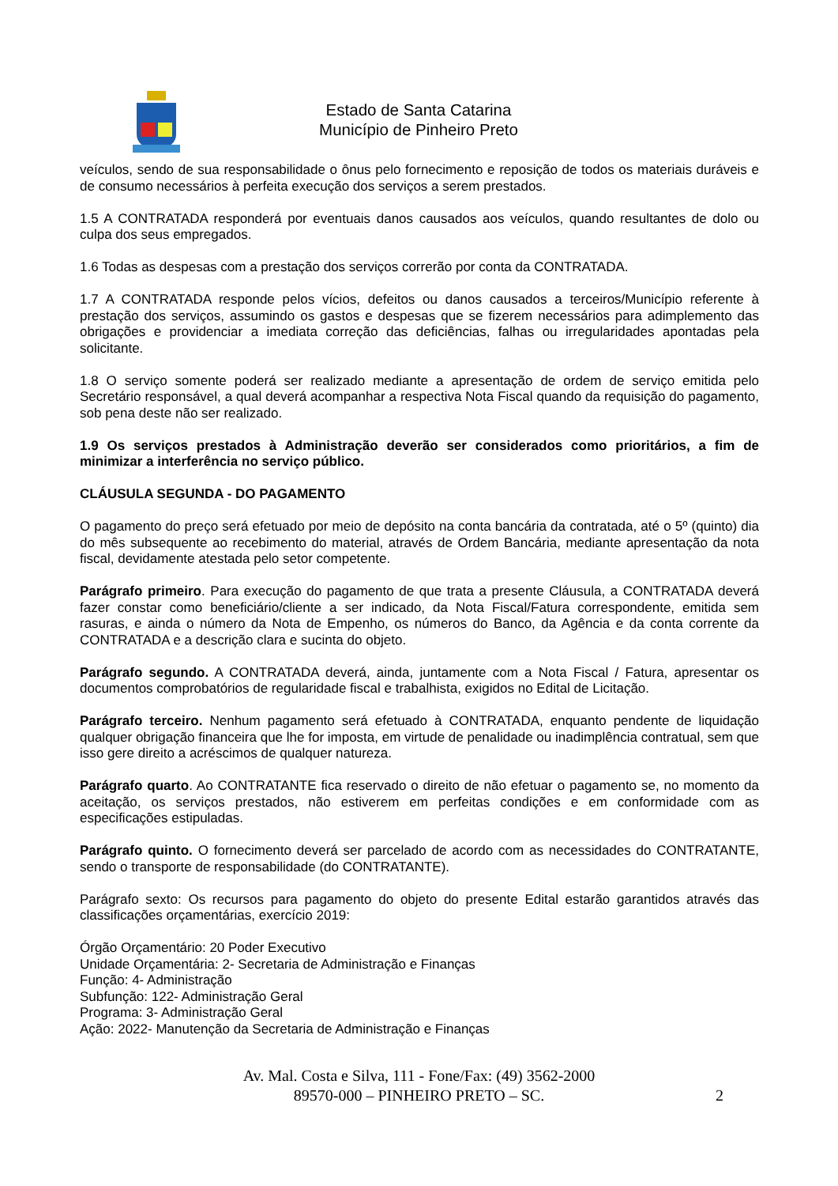Estado de Santa Catarina
Município de Pinheiro Preto
veículos, sendo de sua responsabilidade o ônus pelo fornecimento e reposição de todos os materiais duráveis e de consumo necessários à perfeita execução dos serviços a serem prestados.
1.5 A CONTRATADA responderá por eventuais danos causados aos veículos, quando resultantes de dolo ou culpa dos seus empregados.
1.6 Todas as despesas com a prestação dos serviços correrão por conta da CONTRATADA.
1.7 A CONTRATADA responde pelos vícios, defeitos ou danos causados a terceiros/Município referente à prestação dos serviços, assumindo os gastos e despesas que se fizerem necessários para adimplemento das obrigações e providenciar a imediata correção das deficiências, falhas ou irregularidades apontadas pela solicitante.
1.8 O serviço somente poderá ser realizado mediante a apresentação de ordem de serviço emitida pelo Secretário responsável, a qual deverá acompanhar a respectiva Nota Fiscal quando da requisição do pagamento, sob pena deste não ser realizado.
1.9 Os serviços prestados à Administração deverão ser considerados como prioritários, a fim de minimizar a interferência no serviço público.
CLÁUSULA SEGUNDA - DO PAGAMENTO
O pagamento do preço será efetuado por meio de depósito na conta bancária da contratada, até o 5º (quinto) dia do mês subsequente ao recebimento do material, através de Ordem Bancária, mediante apresentação da nota fiscal, devidamente atestada pelo setor competente.
Parágrafo primeiro. Para execução do pagamento de que trata a presente Cláusula, a CONTRATADA deverá fazer constar como beneficiário/cliente a ser indicado, da Nota Fiscal/Fatura correspondente, emitida sem rasuras, e ainda o número da Nota de Empenho, os números do Banco, da Agência e da conta corrente da CONTRATADA e a descrição clara e sucinta do objeto.
Parágrafo segundo. A CONTRATADA deverá, ainda, juntamente com a Nota Fiscal / Fatura, apresentar os documentos comprobatórios de regularidade fiscal e trabalhista, exigidos no Edital de Licitação.
Parágrafo terceiro. Nenhum pagamento será efetuado à CONTRATADA, enquanto pendente de liquidação qualquer obrigação financeira que lhe for imposta, em virtude de penalidade ou inadimplência contratual, sem que isso gere direito a acréscimos de qualquer natureza.
Parágrafo quarto. Ao CONTRATANTE fica reservado o direito de não efetuar o pagamento se, no momento da aceitação, os serviços prestados, não estiverem em perfeitas condições e em conformidade com as especificações estipuladas.
Parágrafo quinto. O fornecimento deverá ser parcelado de acordo com as necessidades do CONTRATANTE, sendo o transporte de responsabilidade (do CONTRATANTE).
Parágrafo sexto: Os recursos para pagamento do objeto do presente Edital estarão garantidos através das classificações orçamentárias, exercício 2019:
Órgão Orçamentário: 20 Poder Executivo
Unidade Orçamentária: 2- Secretaria de Administração e Finanças
Função: 4- Administração
Subfunção: 122- Administração Geral
Programa: 3- Administração Geral
Ação: 2022- Manutenção da Secretaria de Administração e Finanças
Av. Mal. Costa e Silva, 111 - Fone/Fax: (49) 3562-2000
89570-000 – PINHEIRO PRETO – SC.
2